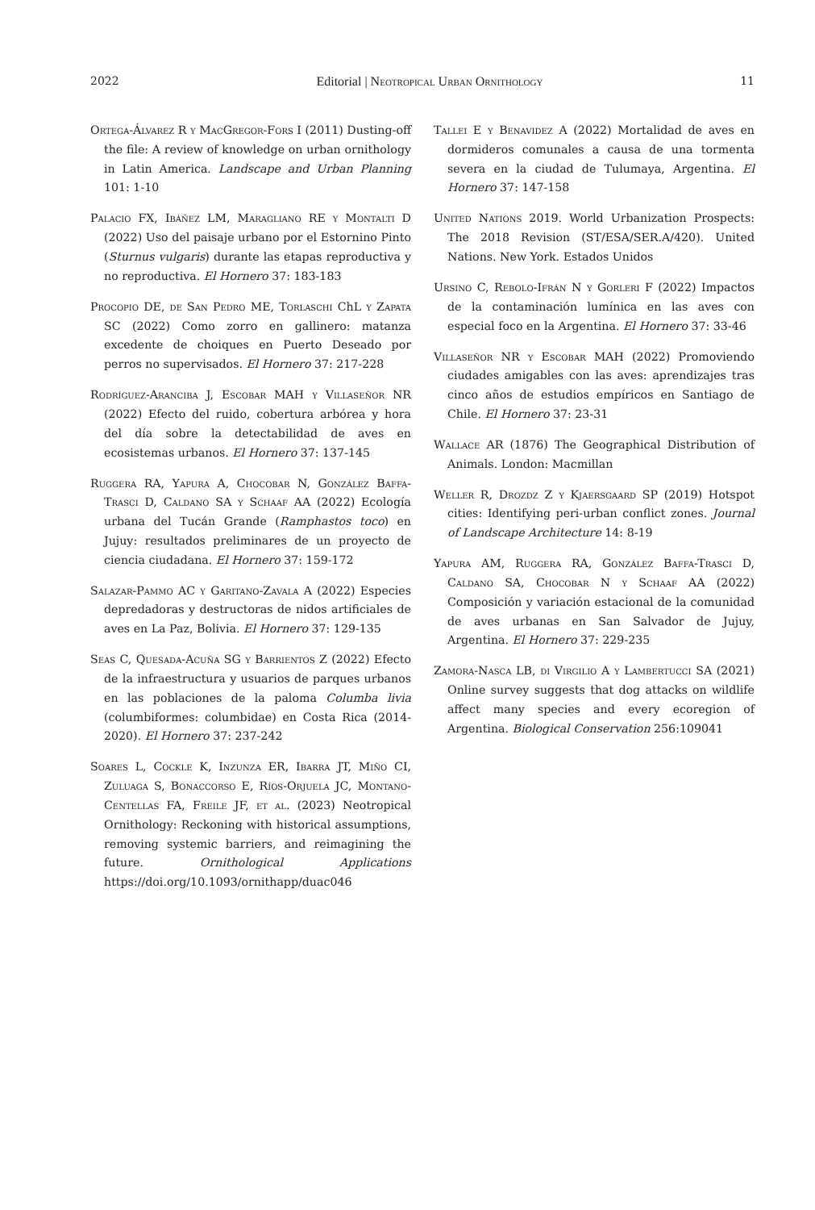2022 Editorial | Neotropical Urban Ornithology 11
Ortega-Álvarez R y MacGregor-Fors I (2011) Dusting-off the file: A review of knowledge on urban ornithology in Latin America. Landscape and Urban Planning 101: 1-10
Palacio FX, Ibáñez LM, Maragliano RE y Montalti D (2022) Uso del paisaje urbano por el Estornino Pinto (Sturnus vulgaris) durante las etapas reproductiva y no reproductiva. El Hornero 37: 183-183
Procopio DE, de San Pedro ME, Torlaschi ChL y Zapata SC (2022) Como zorro en gallinero: matanza excedente de choiques en Puerto Deseado por perros no supervisados. El Hornero 37: 217-228
Rodríguez-Aranciba J, Escobar MAH y Villaseñor NR (2022) Efecto del ruido, cobertura arbórea y hora del día sobre la detectabilidad de aves en ecosistemas urbanos. El Hornero 37: 137-145
Ruggera RA, Yapura A, Chocobar N, González Baffa-Trasci D, Caldano SA y Schaaf AA (2022) Ecología urbana del Tucán Grande (Ramphastos toco) en Jujuy: resultados preliminares de un proyecto de ciencia ciudadana. El Hornero 37: 159-172
Salazar-Pammo AC y Garitano-Zavala A (2022) Especies depredadoras y destructoras de nidos artificiales de aves en La Paz, Bolivia. El Hornero 37: 129-135
Seas C, Quesada-Acuña SG y Barrientos Z (2022) Efecto de la infraestructura y usuarios de parques urbanos en las poblaciones de la paloma Columba livia (columbiformes: columbidae) en Costa Rica (2014-2020). El Hornero 37: 237-242
Soares L, Cockle K, Inzunza ER, Ibarra JT, Miño CI, Zuluaga S, Bonaccorso E, Ríos-Orjuela JC, Montano-Centellas FA, Freile JF, et al. (2023) Neotropical Ornithology: Reckoning with historical assumptions, removing systemic barriers, and reimagining the future. Ornithological Applications https://doi.org/10.1093/ornithapp/duac046
Tallei E y Benavidez A (2022) Mortalidad de aves en dormideros comunales a causa de una tormenta severa en la ciudad de Tulumaya, Argentina. El Hornero 37: 147-158
United Nations 2019. World Urbanization Prospects: The 2018 Revision (ST/ESA/SER.A/420). United Nations. New York. Estados Unidos
Ursino C, Rebolo-Ifrán N y Gorleri F (2022) Impactos de la contaminación lumínica en las aves con especial foco en la Argentina. El Hornero 37: 33-46
Villaseñor NR y Escobar MAH (2022) Promoviendo ciudades amigables con las aves: aprendizajes tras cinco años de estudios empíricos en Santiago de Chile. El Hornero 37: 23-31
Wallace AR (1876) The Geographical Distribution of Animals. London: Macmillan
Weller R, Drozdz Z y Kjaersgaard SP (2019) Hotspot cities: Identifying peri-urban conflict zones. Journal of Landscape Architecture 14: 8-19
Yapura AM, Ruggera RA, González Baffa-Trasci D, Caldano SA, Chocobar N y Schaaf AA (2022) Composición y variación estacional de la comunidad de aves urbanas en San Salvador de Jujuy, Argentina. El Hornero 37: 229-235
Zamora-Nasca LB, di Virgilio A y Lambertucci SA (2021) Online survey suggests that dog attacks on wildlife affect many species and every ecoregion of Argentina. Biological Conservation 256:109041